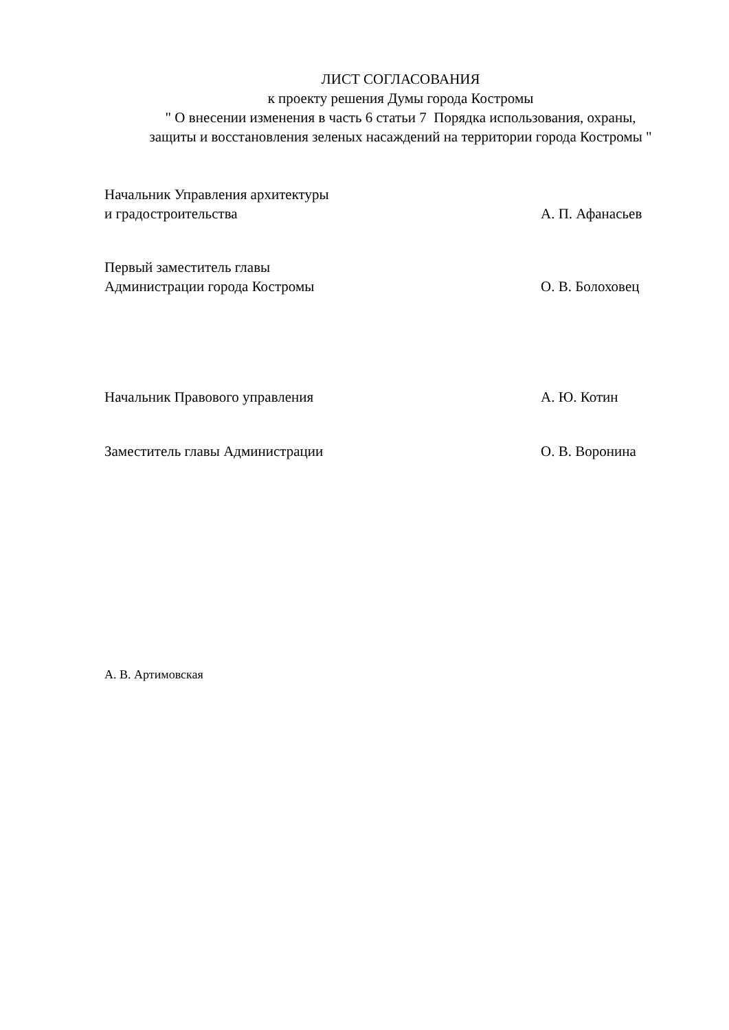ЛИСТ СОГЛАСОВАНИЯ
к проекту решения Думы города Костромы
" О внесении изменения в часть 6 статьи 7 Порядка использования, охраны,
защиты и восстановления зеленых насаждений на территории города Костромы "
Начальник Управления архитектуры
и градостроительства
А. П. Афанасьев
Первый заместитель главы
Администрации города Костромы
О. В. Болоховец
Начальник Правового управления А. Ю. Котин
Заместитель главы Администрации О. В. Воронина
А. В. Артимовская